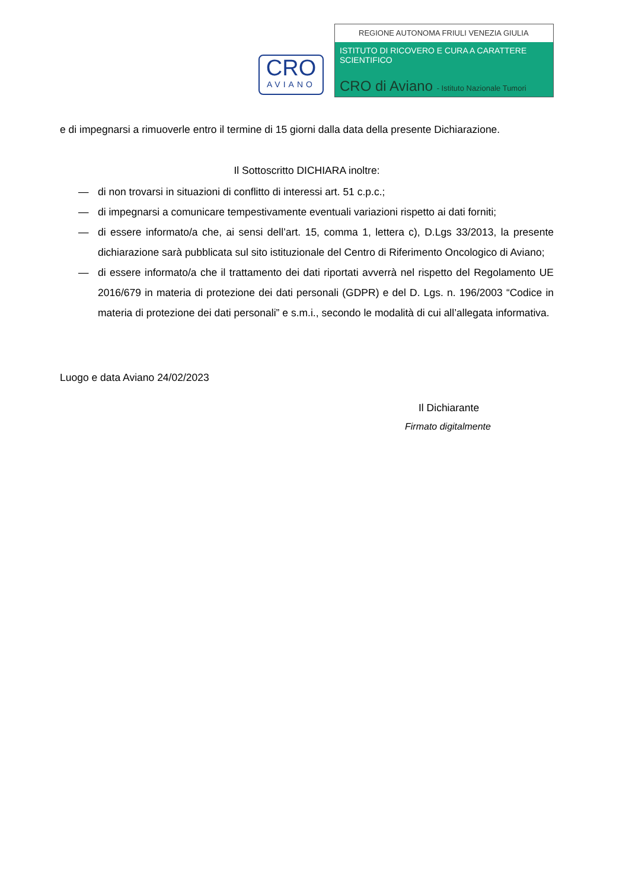CRO
AVIANO
REGIONE AUTONOMA FRIULI VENEZIA GIULIA
ISTITUTO DI RICOVERO E CURA A CARATTERE SCIENTIFICO
CRO di Aviano - Istituto Nazionale Tumori
e di impegnarsi a rimuoverle entro il termine di 15 giorni dalla data della presente Dichiarazione.
Il Sottoscritto DICHIARA inoltre:
— di non trovarsi in situazioni di conflitto di interessi art. 51 c.p.c.;
— di impegnarsi a comunicare tempestivamente eventuali variazioni rispetto ai dati forniti;
— di essere informato/a che, ai sensi dell’art. 15, comma 1, lettera c), D.Lgs 33/2013, la presente dichiarazione sarà pubblicata sul sito istituzionale del Centro di Riferimento Oncologico di Aviano;
— di essere informato/a che il trattamento dei dati riportati avverrà nel rispetto del Regolamento UE 2016/679 in materia di protezione dei dati personali (GDPR) e del D. Lgs. n. 196/2003 “Codice in materia di protezione dei dati personali” e s.m.i., secondo le modalità di cui all’allegata informativa.
Luogo e data Aviano 24/02/2023
Il Dichiarante
Firmato digitalmente